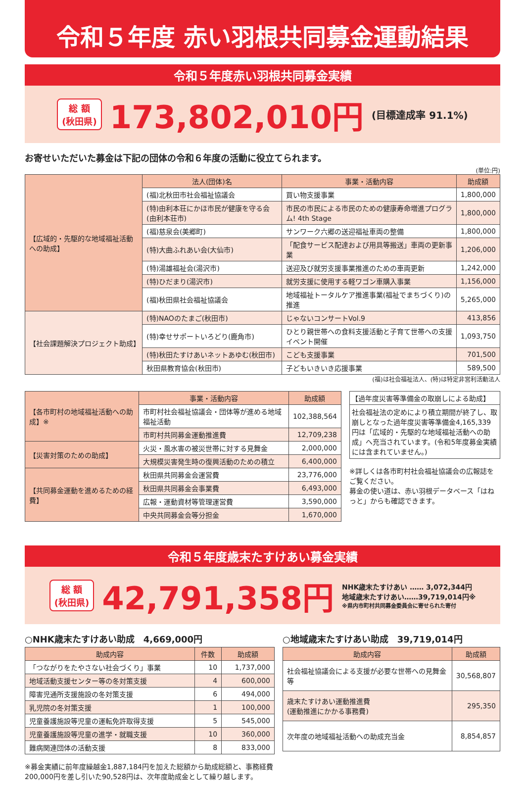令和５年度 赤い羽根共同募金運動結果
令和５年度赤い羽根共同募金実績
総 額
(秋田県)
173,802,010円 (目標達成率 91.1%)
お寄せいただいた募金は下記の団体の令和６年度の活動に役立てられます。
(単位:円)
| 【広域的・先駆的な地域福祉活動への助成】 | 法人(団体)名 | 事業・活動内容 | 助成額 |
| | (福)北秋田市社会福祉協議会 | 買い物支援事業 | 1,800,000 |
| | (特)由利本荘にかほ市民が健康を守る会(由利本荘市) | 市民の市民による市民のための健康寿命増進プログラム! 4th Stage | 1,800,000 |
| | (福)慈泉会(美郷町) | サンワーク六郷の送迎福祉車両の整備 | 1,800,000 |
| | (特)大曲ふれあい会(大仙市) | 「配食サービス配達および用具等搬送」車両の更新事業 | 1,206,000 |
| | (特)湯雄福祉会(湯沢市) | 送迎及び就労支援事業推進のための車両更新 | 1,242,000 |
| | (特)ひだまり(湯沢市) | 就労支援に使用する軽ワゴン車購入事業 | 1,156,000 |
| | (福)秋田県社会福祉協議会 | 地域福祉トータルケア推進事業(福祉でまちづくり)の推進 | 5,265,000 |
| 【社会課題解決プロジェクト助成】 | (特)NAOのたまご(秋田市) | じゃないコンサートVol.9 | 413,856 |
| | (特)幸せサポートいろどり(鹿角市) | ひとり親世帯への食料支援活動と子育て世帯への支援イベント開催 | 1,093,750 |
| | (特)秋田たすけあいネットあゆむ(秋田市) | こども支援事業 | 701,500 |
| | 秋田県教育協会(秋田市) | 子どもいきいき応援事業 | 589,500 |
(福)は社会福祉法人、(特)は特定非営利活動法人
| 【各市町村の地域福祉活動への助成】※ | 事業・活動内容 | 助成額 |
| | 市町村社会福祉協議会・団体等が進める地域福祉活動 | 102,388,564 |
| | 市町村共同募金運動推進費 | 12,709,238 |
| 【災害対策のための助成】 | 火災・風水害の被災世帯に対する見舞金 | 2,000,000 |
| | 大規模災害発生時の復興活動のための積立 | 6,400,000 |
| 【共同募金運動を進めるための経費】 | 秋田県共同募金会運営費 | 23,776,000 |
| | 秋田県共同募金会事業費 | 6,493,000 |
| | 広報・運動資材等管理運営費 | 3,590,000 |
| | 中央共同募金会等分担金 | 1,670,000 |
【過年度災害等準備金の取崩しによる助成】
社会福祉法の定めにより積立期間が終了し、取崩しとなった過年度災害等準備金4,165,339円は「広域的・先駆的な地域福祉活動への助成」へ充当されています。(令和5年度募金実績には含まれていません。)
※詳しくは各市町村社会福祉協議会の広報誌をご覧ください。
募金の使い道は、赤い羽根データベース「はねっと」からも確認できます。
令和５年度歳末たすけあい募金実績
総 額
(秋田県)
42,791,358円
NHK歳末たすけあい …… 3,072,344円
地域歳末たすけあい……39,719,014円※
※県内市町村共同募金委員会に寄せられた寄付
○NHK歳末たすけあい助成　4,669,000円
| 助成内容 | 件数 | 助成額 |
| --- | --- | --- |
| 「つながりをたやさない社会づくり」事業 | 10 | 1,737,000 |
| 地域活動支援センター等の冬対策支援 | 4 | 600,000 |
| 障害児通所支援施設の冬対策支援 | 6 | 494,000 |
| 乳児院の冬対策支援 | 1 | 100,000 |
| 児童養護施設等児童の運転免許取得支援 | 5 | 545,000 |
| 児童養護施設等児童の進学・就職支援 | 10 | 360,000 |
| 難病関連団体の活動支援 | 8 | 833,000 |
※募金実績に前年度繰越金1,887,184円を加えた総額から助成総額と、事務経費200,000円を差し引いた90,528円は、次年度助成金として繰り越します。
○地域歳末たすけあい助成　39,719,014円
| 助成内容 | 助成額 |
| --- | --- |
| 社会福祉協議会による支援が必要な世帯への見舞金等 | 30,568,807 |
| 歳末たすけあい運動推進費 (運動推進にかかる事務費) | 295,350 |
| 次年度の地域福祉活動への助成充当金 | 8,854,857 |